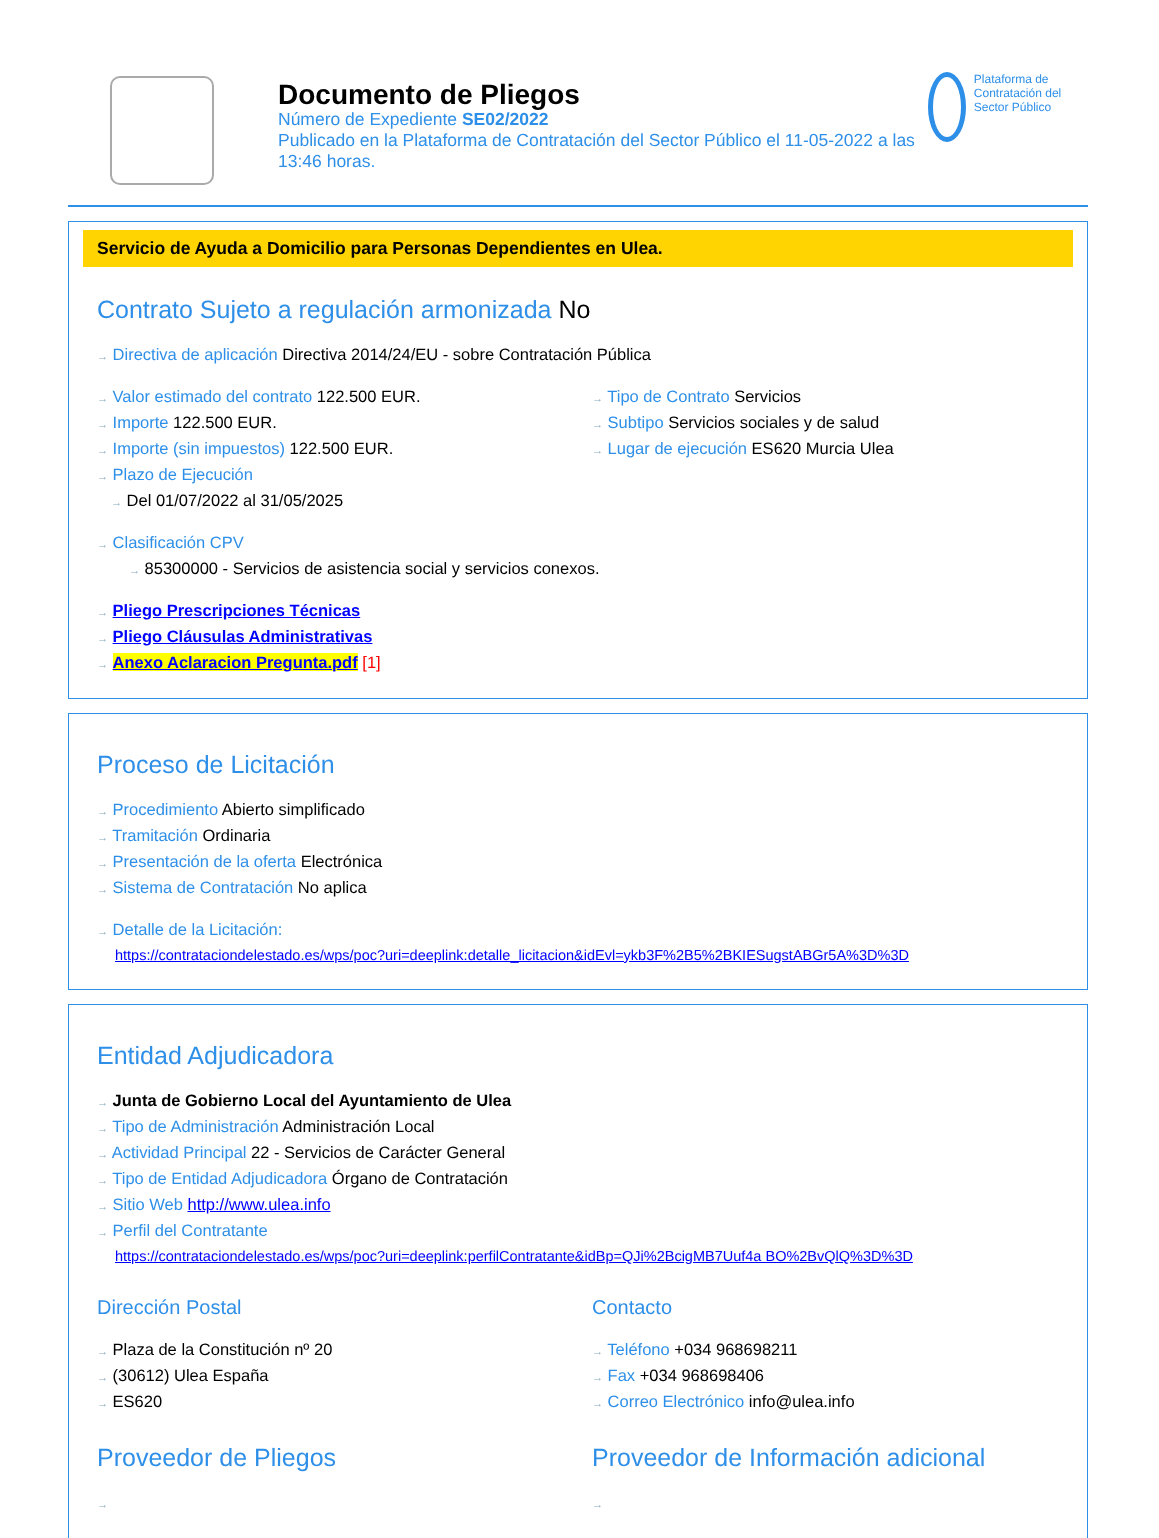Documento de Pliegos
Número de Expediente SE02/2022
Publicado en la Plataforma de Contratación del Sector Público el 11-05-2022 a las 13:46 horas.
Plataforma de Contratación del Sector Público
Servicio de Ayuda a Domicilio para Personas Dependientes en Ulea.
Contrato Sujeto a regulación armonizada No
→ Directiva de aplicación Directiva 2014/24/EU - sobre Contratación Pública
→ Valor estimado del contrato 122.500 EUR.
→ Importe 122.500 EUR.
→ Importe (sin impuestos) 122.500 EUR.
→ Plazo de Ejecución
→ Del 01/07/2022 al 31/05/2025
→ Tipo de Contrato Servicios
→ Subtipo Servicios sociales y de salud
→ Lugar de ejecución ES620 Murcia Ulea
→ Clasificación CPV
→ 85300000 - Servicios de asistencia social y servicios conexos.
→ Pliego Prescripciones Técnicas
→ Pliego Cláusulas Administrativas
→ Anexo Aclaracion Pregunta.pdf [1]
Proceso de Licitación
→ Procedimiento Abierto simplificado
→ Tramitación Ordinaria
→ Presentación de la oferta Electrónica
→ Sistema de Contratación No aplica
→ Detalle de la Licitación:
https://contrataciondelestado.es/wps/poc?uri=deeplink:detalle_licitacion&idEvl=ykb3F%2B5%2BKIESugstABGr5A%3D%3D
Entidad Adjudicadora
→ Junta de Gobierno Local del Ayuntamiento de Ulea
→ Tipo de Administración Administración Local
→ Actividad Principal 22 - Servicios de Carácter General
→ Tipo de Entidad Adjudicadora Órgano de Contratación
→ Sitio Web http://www.ulea.info
→ Perfil del Contratante
https://contrataciondelestado.es/wps/poc?uri=deeplink:perfilContratante&idBp=QJi%2BcigMB7Uuf4a BO%2BvQlQ%3D%3D
Dirección Postal
→ Plaza de la Constitución nº 20
→ (30612) Ulea España
→ ES620
Contacto
→ Teléfono +034 968698211
→ Fax +034 968698406
→ Correo Electrónico info@ulea.info
Proveedor de Pliegos
→
Proveedor de Información adicional
→